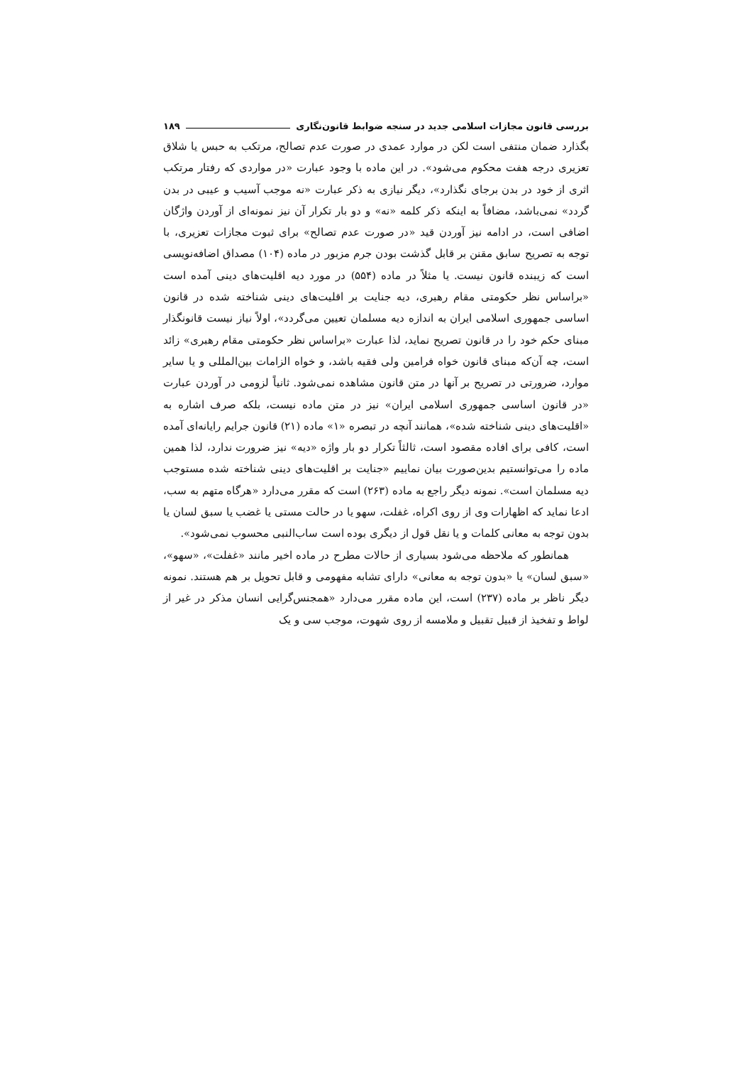بررسی قانون مجازات اسلامی جدید در سنجه ضوابط قانون‌نگاری ۱۸۹
بگذارد ضمان منتفی است لکن در موارد عمدی در صورت عدم تصالح، مرتکب به حبس یا شلاق تعزیری درجه هفت محکوم می‌شود». در این ماده با وجود عبارت «در مواردی که رفتار مرتکب اثری از خود در بدن برجای نگذارد»، دیگر نیازی به ذکر عبارت «نه موجب آسیب و عیبی در بدن گردد» نمی‌باشد، مضافاً به اینکه ذکر کلمه «نه» و دو بار تکرار آن نیز نمونه‌ای از آوردن واژگان اضافی است، در ادامه نیز آوردن قید «در صورت عدم تصالح» برای ثبوت مجازات تعزیری، با توجه به تصریح سابق مقنن بر قابل گذشت بودن جرم مزبور در ماده (۱۰۴) مصداق اضافه‌نویسی است که زیبنده قانون نیست. یا مثلاً در ماده (۵۵۴) در مورد دیه اقلیت‌های دینی آمده است «براساس نظر حکومتی مقام رهبری، دیه جنایت بر اقلیت‌های دینی شناخته شده در قانون اساسی جمهوری اسلامی ایران به اندازه دیه مسلمان تعیین می‌گردد»، اولاً نیاز نیست قانونگذار مبنای حکم خود را در قانون تصریح نماید، لذا عبارت «براساس نظر حکومتی مقام رهبری» زائد است، چه آن‌که مبنای قانون خواه فرامین ولی فقیه باشد، و خواه الزامات بین‌المللی و یا سایر موارد، ضرورتی در تصریح بر آنها در متن قانون مشاهده نمی‌شود. ثانیاً لزومی در آوردن عبارت «در قانون اساسی جمهوری اسلامی ایران» نیز در متن ماده نیست، بلکه صرف اشاره به «اقلیت‌های دینی شناخته شده»، همانند آنچه در تبصره «۱» ماده (۲۱) قانون جرایم رایانه‌ای آمده است، کافی برای افاده مقصود است، ثالثاً تکرار دو بار واژه «دیه» نیز ضرورت ندارد، لذا همین ماده را می‌توانستیم بدین‌صورت بیان نماییم «جنایت بر اقلیت‌های دینی شناخته شده مستوجب دیه مسلمان است». نمونه دیگر راجع به ماده (۲۶۳) است که مقرر می‌دارد «هرگاه متهم به سب، ادعا نماید که اظهارات وی از روی اکراه، غفلت، سهو یا در حالت مستی یا غضب یا سبق لسان یا بدون توجه به معانی کلمات و یا نقل قول از دیگری بوده است ساب‌النبی محسوب نمی‌شود».
همانطور که ملاحظه می‌شود بسیاری از حالات مطرح در ماده اخیر مانند «غفلت»، «سهو»، «سبق لسان» یا «بدون توجه به معانی» دارای تشابه مفهومی و قابل تحویل بر هم هستند. نمونه دیگر ناظر بر ماده (۲۳۷) است، این ماده مقرر می‌دارد «همجنس‌گرایی انسان مذکر در غیر از لواط و تفخیذ از قبیل تقبیل و ملامسه از روی شهوت، موجب سی و یک